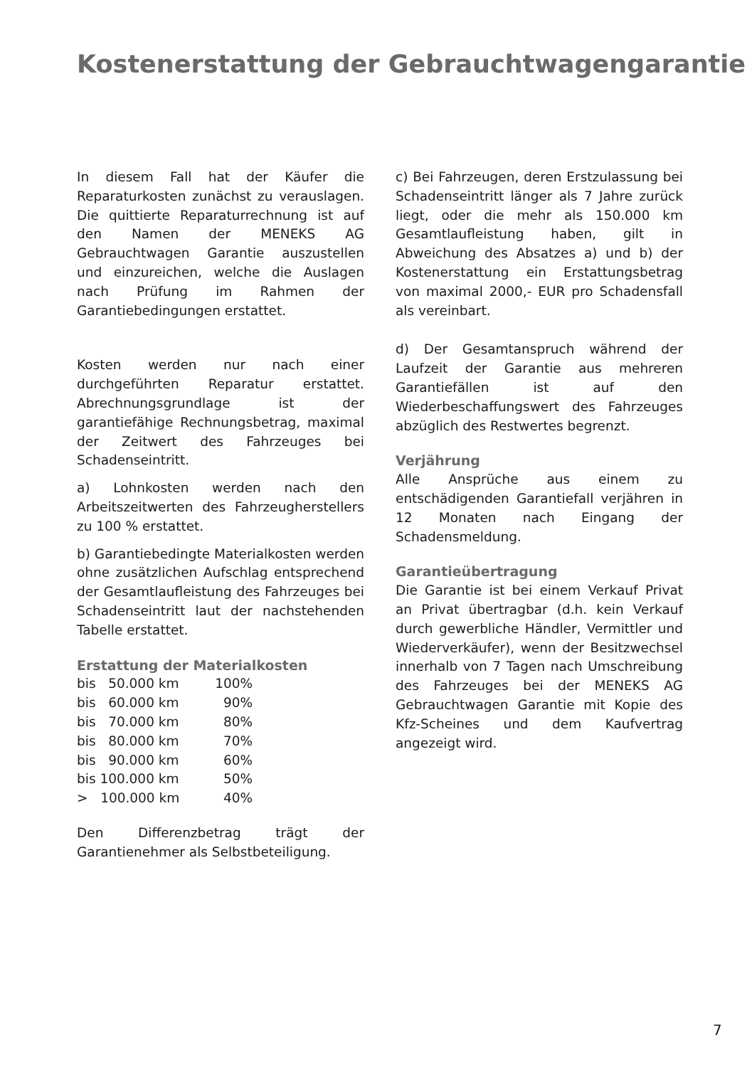Kostenerstattung der Gebrauchtwagengarantie
In diesem Fall hat der Käufer die Reparaturkosten zunächst zu verauslagen. Die quittierte Reparaturrechnung ist auf den Namen der MENEKS AG Gebrauchtwagen Garantie auszustellen und einzureichen, welche die Auslagen nach Prüfung im Rahmen der Garantiebedingungen erstattet.
Kosten werden nur nach einer durchgeführten Reparatur erstattet. Abrechnungsgrundlage ist der garantiefähige Rechnungsbetrag, maximal der Zeitwert des Fahrzeuges bei Schadenseintritt.
a) Lohnkosten werden nach den Arbeitszeitwerten des Fahrzeugherstellers zu 100 % erstattet.
b) Garantiebedingte Materialkosten werden ohne zusätzlichen Aufschlag entsprechend der Gesamtlaufleistung des Fahrzeuges bei Schadenseintritt laut der nachstehenden Tabelle erstattet.
Erstattung der Materialkosten
| bis 50.000 km | 100% |
| bis 60.000 km | 90% |
| bis 70.000 km | 80% |
| bis 80.000 km | 70% |
| bis 90.000 km | 60% |
| bis 100.000 km | 50% |
| > 100.000 km | 40% |
Den Differenzbetrag trägt der Garantienehmer als Selbstbeteiligung.
c) Bei Fahrzeugen, deren Erstzulassung bei Schadenseintritt länger als 7 Jahre zurück liegt, oder die mehr als 150.000 km Gesamtlaufleistung haben, gilt in Abweichung des Absatzes a) und b) der Kostenerstattung ein Erstattungsbetrag von maximal 2000,- EUR pro Schadensfall als vereinbart.
d) Der Gesamtanspruch während der Laufzeit der Garantie aus mehreren Garantiefällen ist auf den Wiederbeschaffungswert des Fahrzeuges abzüglich des Restwertes begrenzt.
Verjährung
Alle Ansprüche aus einem zu entschädigenden Garantiefall verjähren in 12 Monaten nach Eingang der Schadensmeldung.
Garantieübertragung
Die Garantie ist bei einem Verkauf Privat an Privat übertragbar (d.h. kein Verkauf durch gewerbliche Händler, Vermittler und Wiederverkäufer), wenn der Besitzwechsel innerhalb von 7 Tagen nach Umschreibung des Fahrzeuges bei der MENEKS AG Gebrauchtwagen Garantie mit Kopie des Kfz-Scheines und dem Kaufvertrag angezeigt wird.
7